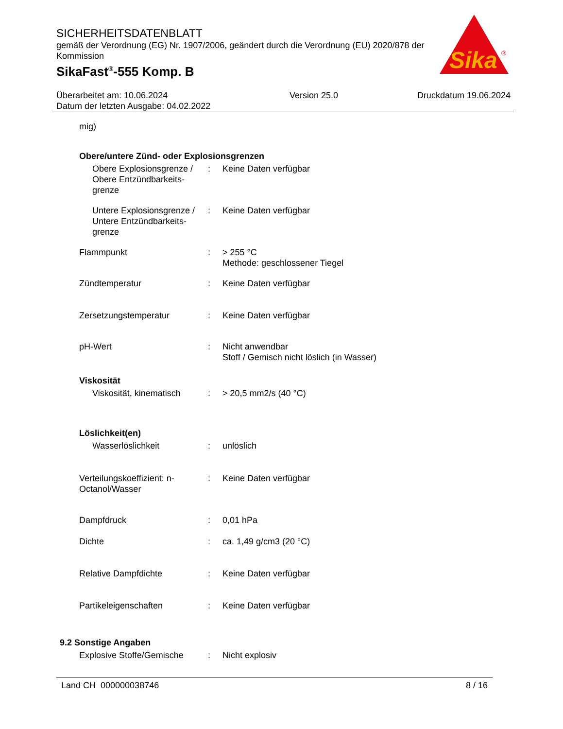SICHERHEITSDATENBLATT
gemäß der Verordnung (EG) Nr. 1907/2006, geändert durch die Verordnung (EU) 2020/878 der Kommission
SikaFast<sup>®</sup>-555 Komp. B
Sika
®
Überarbeitet am: 10.06.2024
Datum der letzten Ausgabe: 04.02.2022
Version 25.0 Druckdatum 19.06.2024
mig)
Obere/untere Zünd- oder Explosionsgrenzen
| Obere Explosionsgrenze / Obere Entzündbarkeits-grenze | : | Keine Daten verfügbar |
| Untere Explosionsgrenze / Untere Entzündbarkeits-grenze | : | Keine Daten verfügbar |
| Flammpunkt | : | > 255 °C Methode: geschlossener Tiegel |
| Zündtemperatur | : | Keine Daten verfügbar |
| Zersetzungstemperatur | : | Keine Daten verfügbar |
| pH-Wert | : | Nicht anwendbar Stoff / Gemisch nicht löslich (in Wasser) |
| Viskosität | | |
| Viskosität, kinematisch | : | > 20,5 mm2/s (40 °C) |
| Löslichkeit(en) | | |
| Wasserlöslichkeit | : | unlöslich |
| Verteilungskoeffizient: n-Octanol/Wasser | : | Keine Daten verfügbar |
| Dampfdruck | : | 0,01 hPa |
| Dichte | : | ca. 1,49 g/cm3 (20 °C) |
| Relative Dampfdichte | : | Keine Daten verfügbar |
| Partikeleigenschaften | : | Keine Daten verfügbar |
| 9.2 Sonstige Angaben | | |
| Explosive Stoffe/Gemische | : | Nicht explosiv |
Land CH 000000038746 8 / 16